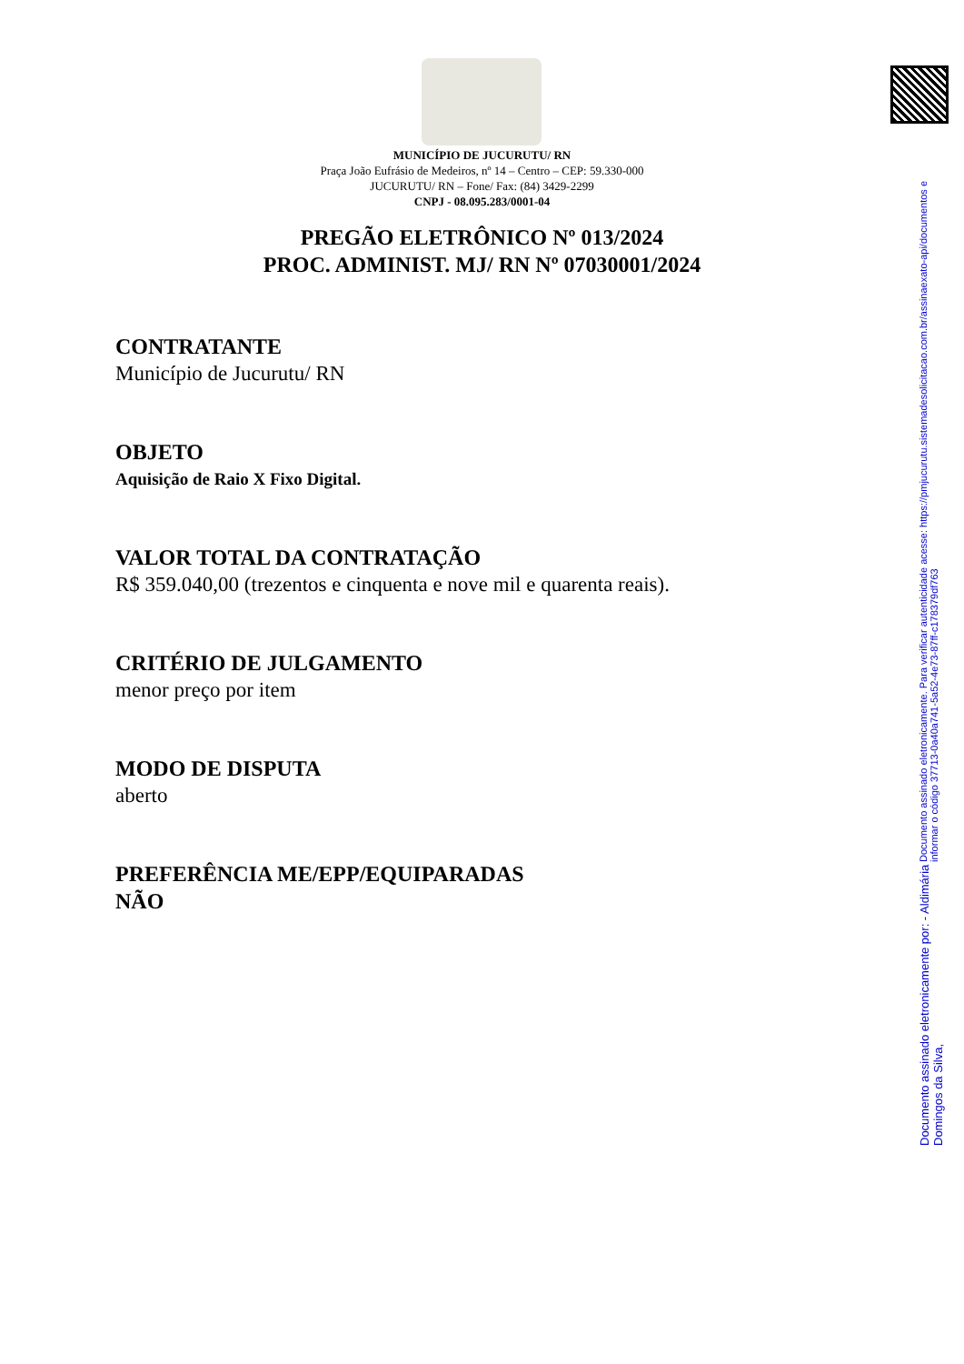MUNICÍPIO DE JUCURUTU/ RN
Praça João Eufrásio de Medeiros, nº 14 – Centro – CEP: 59.330-000
JUCURUTU/ RN – Fone/ Fax: (84) 3429-2299
CNPJ - 08.095.283/0001-04
PREGÃO ELETRÔNICO Nº 013/2024
PROC. ADMINIST. MJ/ RN Nº 07030001/2024
CONTRATANTE
Município de Jucurutu/ RN
OBJETO
Aquisição de Raio X Fixo Digital.
VALOR TOTAL DA CONTRATAÇÃO
R$ 359.040,00 (trezentos e cinquenta e nove mil e quarenta reais).
CRITÉRIO DE JULGAMENTO
menor preço por item
MODO DE DISPUTA
aberto
PREFERÊNCIA ME/EPP/EQUIPARADAS
NÃO
Documento assinado eletronicamente por: - Aldimária Domingos da Silva,
Documento assinado eletronicamente. Para verificar autenticidade acesse: https://pmjucurutu.sistemadesolicitacao.com.br/assinaexato-api/documentos e informar o código 37713-0a40a741-5a52-4e73-87ff-c178379df763